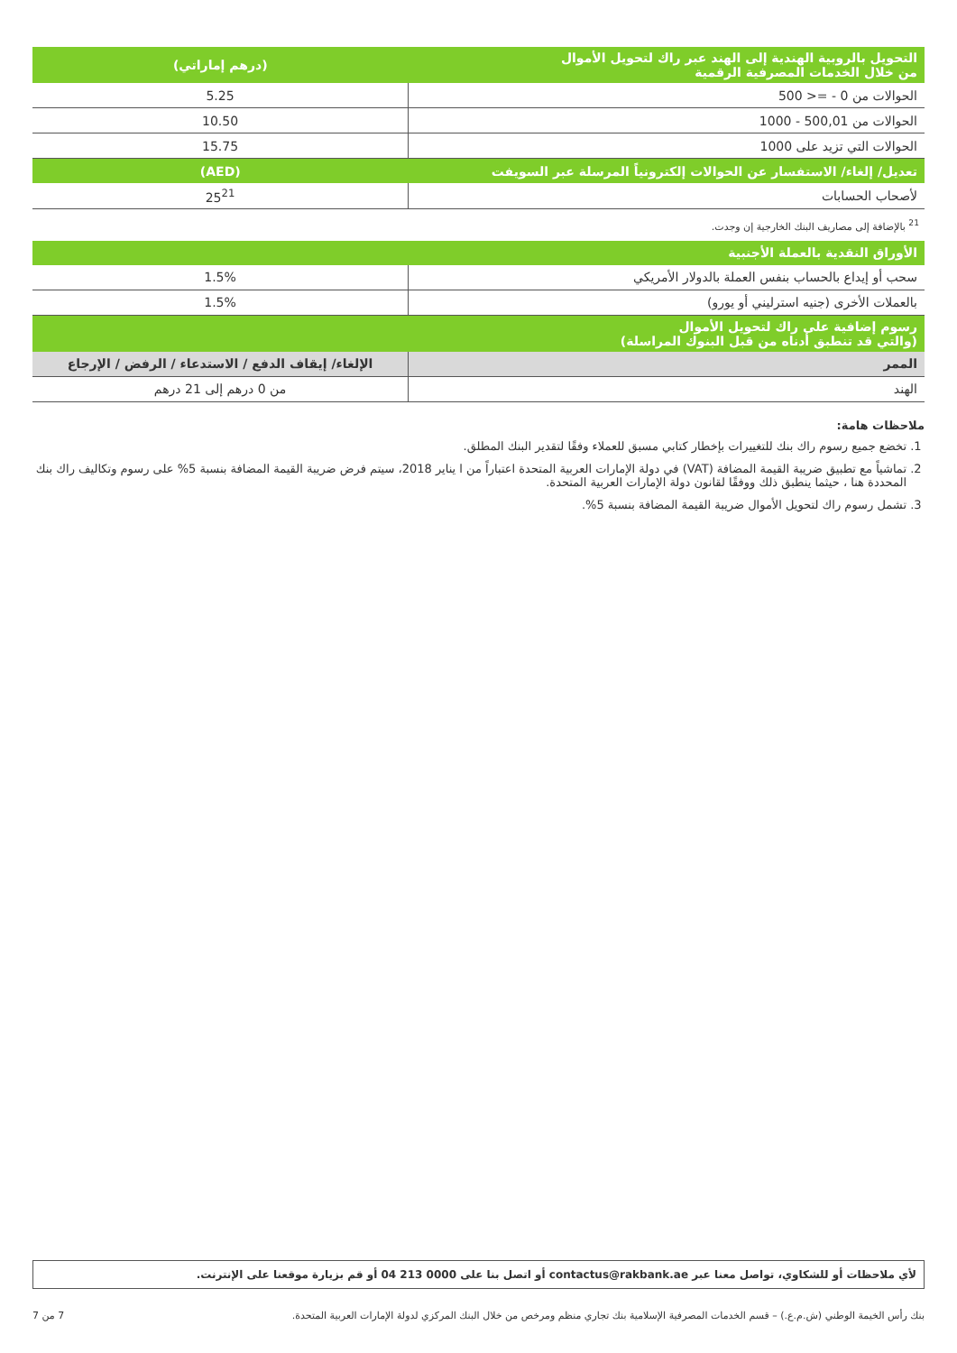| التحويل بالروبية الهندية إلى الهند عبر راك لتحويل الأموال من خلال الخدمات المصرفية الرقمية | (درهم إماراتي) |
| --- | --- |
| الحوالات من 0 - =< 500 | 5.25 |
| الحوالات من 500,01 - 1000 | 10.50 |
| الحوالات التي تزيد على 1000 | 15.75 |
| تعديل/ إلغاء/ الاستفسار عن الحوالات إلكترونياً المرسلة عبر السويفت | (AED) |
| لأصحاب الحسابات | 25<sup>21</sup> |
| <sup>21</sup> بالإضافة إلى مصاريف البنك الخارجية إن وجدت. | |
| الأوراق النقدية بالعملة الأجنبية | |
| سحب أو إيداع بالحساب بنفس العملة بالدولار الأمريكي | 1.5% |
| بالعملات الأخرى (جنيه استرليني أو يورو) | 1.5% |
| رسوم إضافية على راك لتحويل الأموال (والتي قد تنطبق أدناه من قبل البنوك المراسلة) | |
| الممر | الإلغاء/ إيقاف الدفع / الاستدعاء / الرفض / الإرجاع |
| الهند | من 0 درهم إلى 21 درهم |
ملاحظات هامة:
1. تخضع جميع رسوم راك بنك للتغييرات بإخطار كتابي مسبق للعملاء وفقًا لتقدير البنك المطلق.
2. تماشياً مع تطبيق ضريبة القيمة المضافة (VAT) في دولة الإمارات العربية المتحدة اعتباراً من ا يناير 2018، سيتم فرض ضريبة القيمة المضافة بنسبة 5% على رسوم وتكاليف راك بنك المحددة هنا ، حيثما ينطبق ذلك ووفقًا لقانون دولة الإمارات العربية المتحدة.
3. تشمل رسوم راك لتحويل الأموال ضريبة القيمة المضافة بنسبة 5%.
لأي ملاحظات أو للشكاوي، تواصل معنا عبر contactus@rakbank.ae أو اتصل بنا على 0000 213 04 أو قم بزيارة موقعنا على الإنترنت.
بنك رأس الخيمة الوطني (ش.م.ع.) – قسم الخدمات المصرفية الإسلامية بنك تجاري منظم ومرخص من خلال البنك المركزي لدولة الإمارات العربية المتحدة. 7 من 7